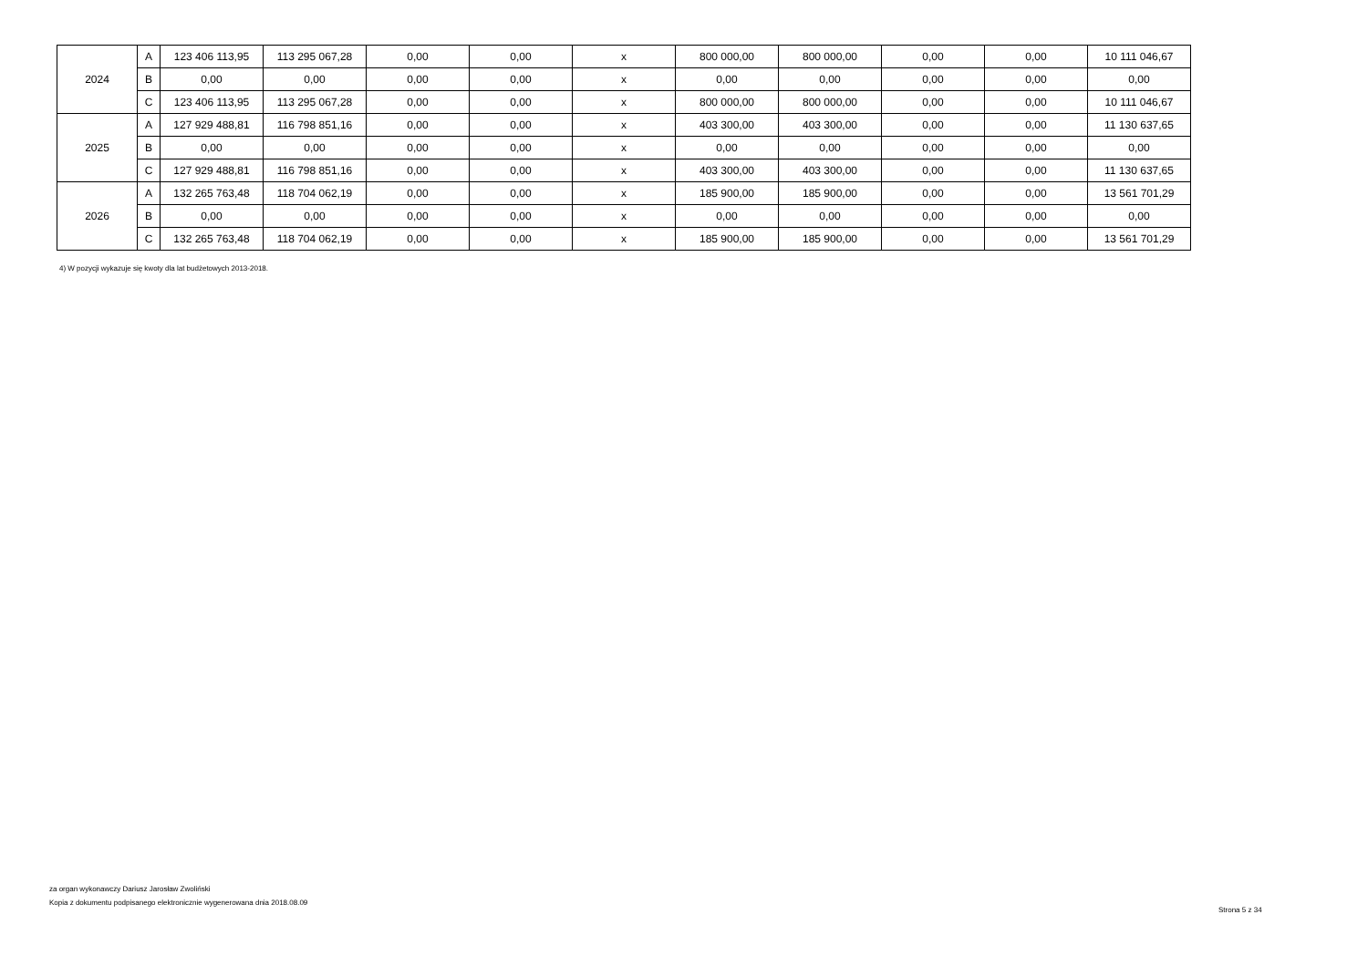| 2024 | A | 123 406 113,95 | 113 295 067,28 | 0,00 | 0,00 | x | 800 000,00 | 800 000,00 | 0,00 | 0,00 | 10 111 046,67 |
| | B | 0,00 | 0,00 | 0,00 | 0,00 | x | 0,00 | 0,00 | 0,00 | 0,00 | 0,00 |
| | C | 123 406 113,95 | 113 295 067,28 | 0,00 | 0,00 | x | 800 000,00 | 800 000,00 | 0,00 | 0,00 | 10 111 046,67 |
| 2025 | A | 127 929 488,81 | 116 798 851,16 | 0,00 | 0,00 | x | 403 300,00 | 403 300,00 | 0,00 | 0,00 | 11 130 637,65 |
| | B | 0,00 | 0,00 | 0,00 | 0,00 | x | 0,00 | 0,00 | 0,00 | 0,00 | 0,00 |
| | C | 127 929 488,81 | 116 798 851,16 | 0,00 | 0,00 | x | 403 300,00 | 403 300,00 | 0,00 | 0,00 | 11 130 637,65 |
| 2026 | A | 132 265 763,48 | 118 704 062,19 | 0,00 | 0,00 | x | 185 900,00 | 185 900,00 | 0,00 | 0,00 | 13 561 701,29 |
| | B | 0,00 | 0,00 | 0,00 | 0,00 | x | 0,00 | 0,00 | 0,00 | 0,00 | 0,00 |
| | C | 132 265 763,48 | 118 704 062,19 | 0,00 | 0,00 | x | 185 900,00 | 185 900,00 | 0,00 | 0,00 | 13 561 701,29 |
4) W pozycji wykazuje się kwoty dla lat budżetowych 2013-2018.
za organ wykonawczy Dariusz Jarosław Zwoliński
Kopia z dokumentu podpisanego elektronicznie wygenerowana dnia 2018.08.09
Strona 5 z 34